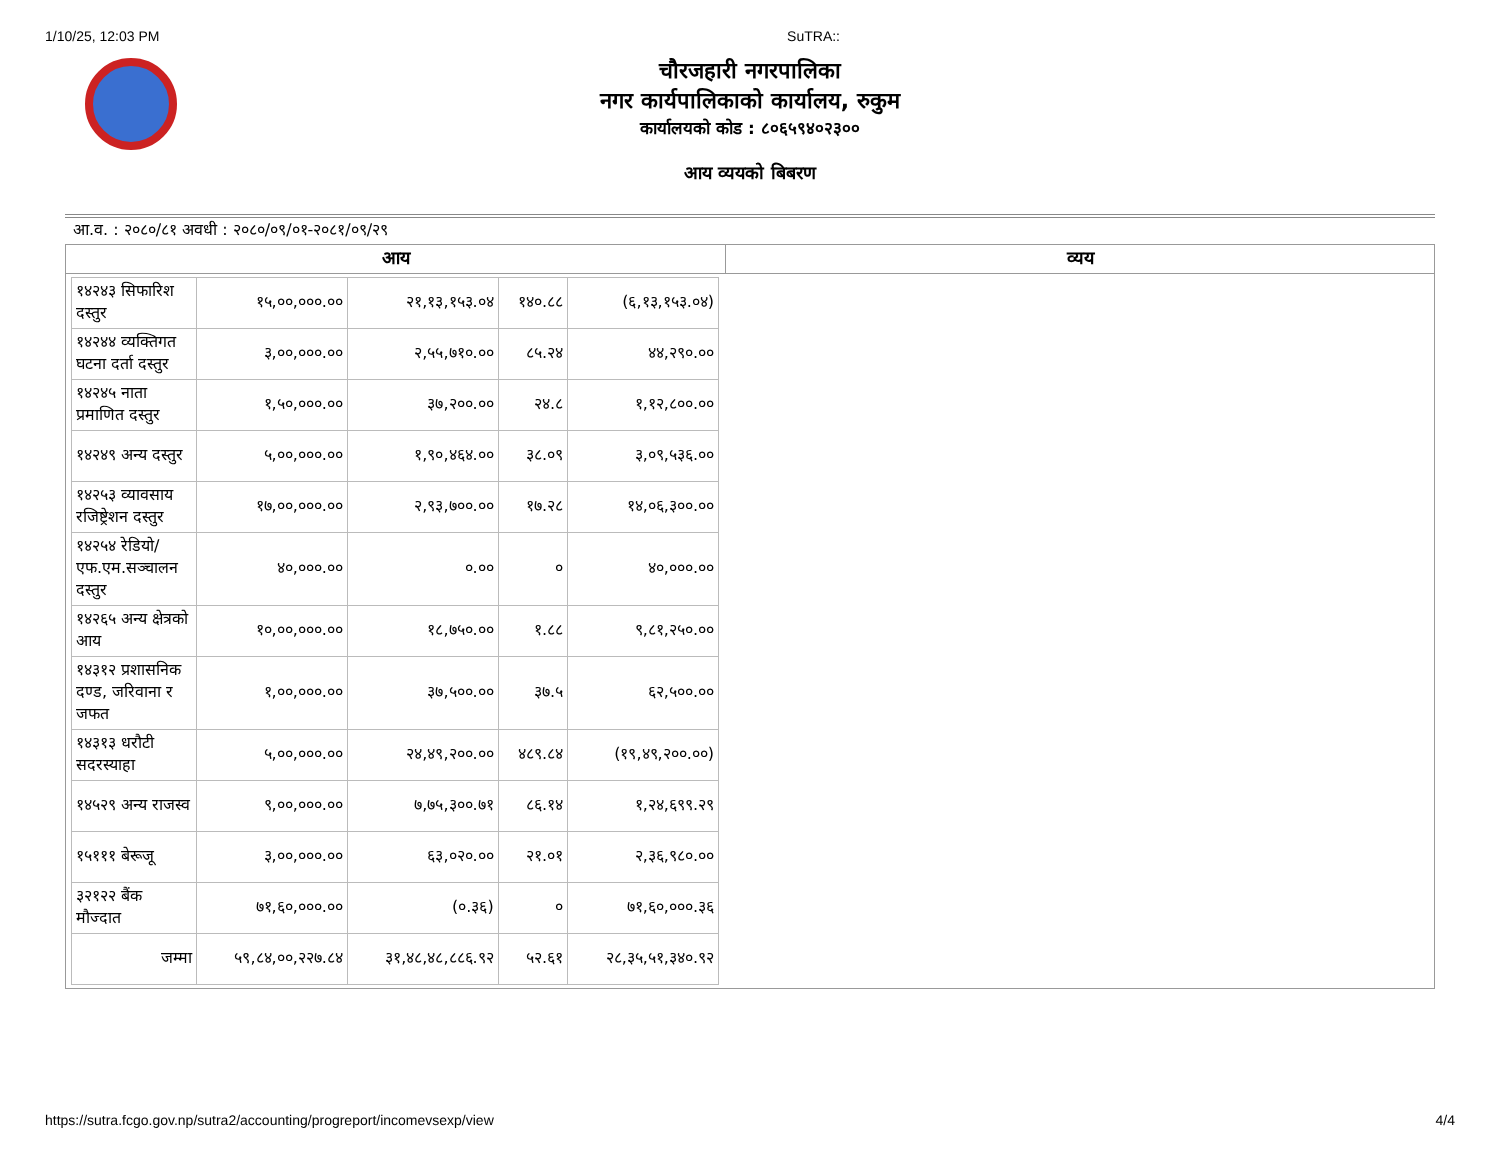1/10/25, 12:03 PM SuTRA::
चौरजहारी नगरपालिका
नगर कार्यपालिकाको कार्यालय, रुकुम
कार्यालयको कोड : ८०६५९४०२३००
आय व्ययको बिबरण
आ.व. : २०८०/८१ अवधी : २०८०/०९/०१-२०८१/०९/२९
| आय | व्यय |
| --- | --- |
| / १४२४३ सिफारिश दस्तुर / १५,००,०००.०० / २१,१३,१५३.०४ / १४०.८८ / (६,१३,१५३.०४) / / १४२४४ व्यक्तिगत घटना दर्ता दस्तुर / ३,००,०००.०० / २,५५,७१०.०० / ८५.२४ / ४४,२९०.०० / / १४२४५ नाता प्रमाणित दस्तुर / १,५०,०००.०० / ३७,२००.०० / २४.८ / १,१२,८००.०० / / १४२४९ अन्य दस्तुर / ५,००,०००.०० / १,९०,४६४.०० / ३८.०९ / ३,०९,५३६.०० / / १४२५३ व्यावसाय रजिष्ट्रेशन दस्तुर / १७,००,०००.०० / २,९३,७००.०० / १७.२८ / १४,०६,३००.०० / / १४२५४ रेडियो/ एफ.एम.सञ्चालन दस्तुर / ४०,०००.०० / ०.०० / ० / ४०,०००.०० / / १४२६५ अन्य क्षेत्रको आय / १०,००,०००.०० / १८,७५०.०० / १.८८ / ९,८१,२५०.०० / / १४३१२ प्रशासनिक दण्ड, जरिवाना र जफत / १,००,०००.०० / ३७,५००.०० / ३७.५ / ६२,५००.०० / / १४३१३ धरौटी सदरस्याहा / ५,००,०००.०० / २४,४९,२००.०० / ४८९.८४ / (१९,४९,२००.००) / / १४५२९ अन्य राजस्व / ९,००,०००.०० / ७,७५,३००.७१ / ८६.१४ / १,२४,६९९.२९ / / १५१११ बेरूजू / ३,००,०००.०० / ६३,०२०.०० / २१.०१ / २,३६,९८०.०० / / ३२१२२ बैंक मौज्दात / ७१,६०,०००.०० / (०.३६) / ० / ७१,६०,०००.३६ / / जम्मा / ५९,८४,००,२२७.८४ / ३१,४८,४८,८८६.९२ / ५२.६१ / २८,३५,५१,३४०.९२ / | |
https://sutra.fcgo.gov.np/sutra2/accounting/progreport/incomevsexp/view 4/4